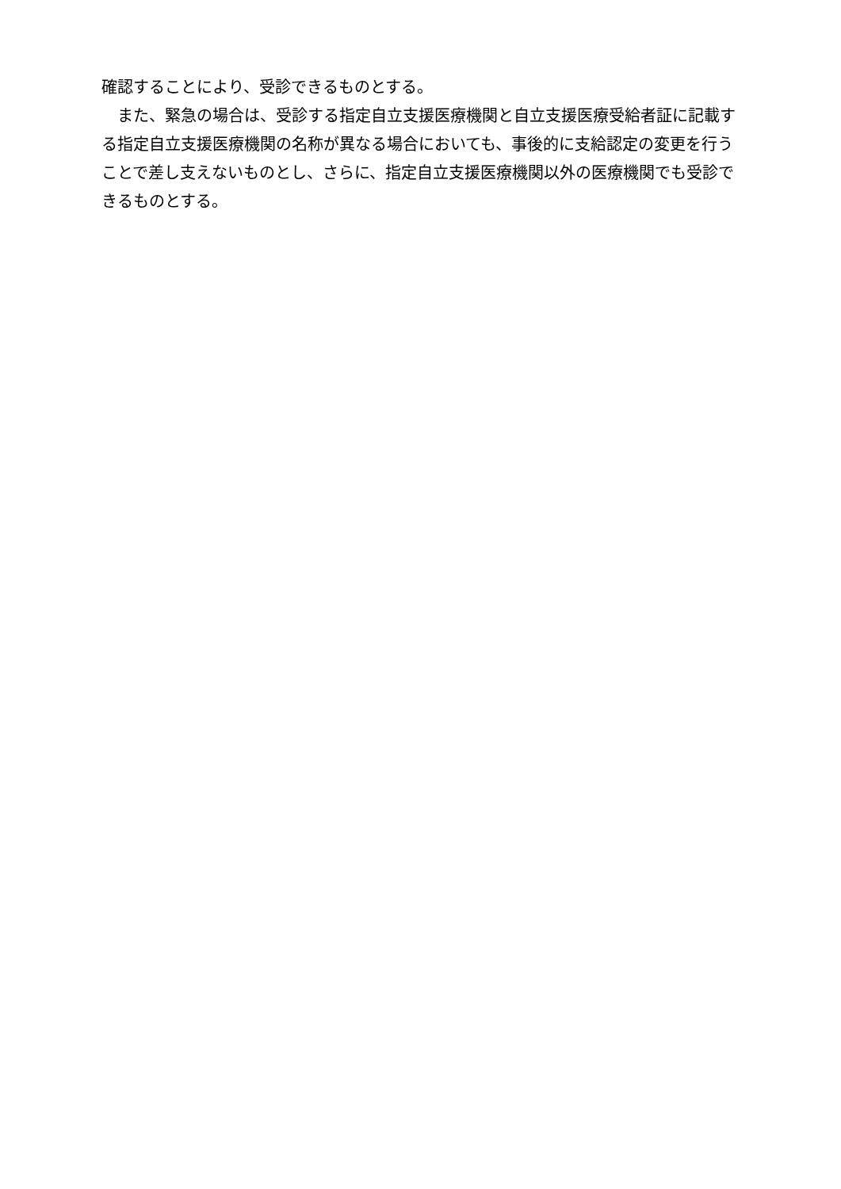確認することにより、受診できるものとする。
　また、緊急の場合は、受診する指定自立支援医療機関と自立支援医療受給者証に記載する指定自立支援医療機関の名称が異なる場合においても、事後的に支給認定の変更を行うことで差し支えないものとし、さらに、指定自立支援医療機関以外の医療機関でも受診できるものとする。